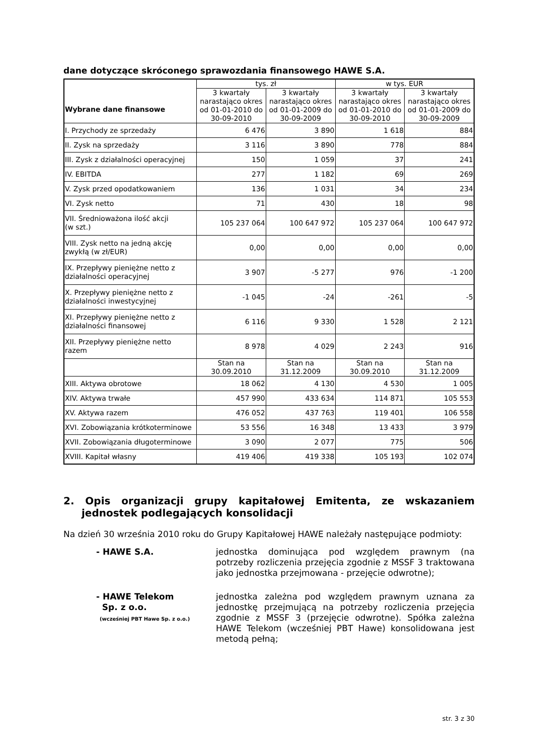dane dotyczące skróconego sprawozdania finansowego HAWE S.A.
| Wybrane dane finansowe | tys. zł | | w tys. EUR | |
| --- | --- | --- | --- | --- |
| | 3 kwartały narastająco okres od 01-01-2010 do 30-09-2010 | 3 kwartały narastająco okres od 01-01-2009 do 30-09-2009 | 3 kwartały narastająco okres od 01-01-2010 do 30-09-2010 | 3 kwartały narastająco okres od 01-01-2009 do 30-09-2009 |
| I. Przychody ze sprzedaży | 6 476 | 3 890 | 1 618 | 884 |
| II. Zysk na sprzedaży | 3 116 | 3 890 | 778 | 884 |
| III. Zysk z działalności operacyjnej | 150 | 1 059 | 37 | 241 |
| IV. EBITDA | 277 | 1 182 | 69 | 269 |
| V. Zysk przed opodatkowaniem | 136 | 1 031 | 34 | 234 |
| VI. Zysk netto | 71 | 430 | 18 | 98 |
| VII. Średnioważona ilość akcji (w szt.) | 105 237 064 | 100 647 972 | 105 237 064 | 100 647 972 |
| VIII. Zysk netto na jedną akcję zwykłą (w zł/EUR) | 0,00 | 0,00 | 0,00 | 0,00 |
| IX. Przepływy pieniężne netto z działalności operacyjnej | 3 907 | -5 277 | 976 | -1 200 |
| X. Przepływy pieniężne netto z działalności inwestycyjnej | -1 045 | -24 | -261 | -5 |
| XI. Przepływy pieniężne netto z działalności finansowej | 6 116 | 9 330 | 1 528 | 2 121 |
| XII. Przepływy pieniężne netto razem | 8 978 | 4 029 | 2 243 | 916 |
| | Stan na 30.09.2010 | Stan na 31.12.2009 | Stan na 30.09.2010 | Stan na 31.12.2009 |
| XIII. Aktywa obrotowe | 18 062 | 4 130 | 4 530 | 1 005 |
| XIV. Aktywa trwałe | 457 990 | 433 634 | 114 871 | 105 553 |
| XV. Aktywa razem | 476 052 | 437 763 | 119 401 | 106 558 |
| XVI. Zobowiązania krótkoterminowe | 53 556 | 16 348 | 13 433 | 3 979 |
| XVII. Zobowiązania długoterminowe | 3 090 | 2 077 | 775 | 506 |
| XVIII. Kapitał własny | 419 406 | 419 338 | 105 193 | 102 074 |
2. Opis organizacji grupy kapitałowej Emitenta, ze wskazaniem jednostek podlegających konsolidacji
Na dzień 30 września 2010 roku do Grupy Kapitałowej HAWE należały następujące podmioty:
- HAWE S.A. jednostka dominująca pod względem prawnym (na potrzeby rozliczenia przejęcia zgodnie z MSSF 3 traktowana jako jednostka przejmowana - przejęcie odwrotne);
- HAWE Telekom
Sp. z o.o.
(wcześniej PBT Hawe Sp. z o.o.)
jednostka zależna pod względem prawnym uznana za jednostkę przejmującą na potrzeby rozliczenia przejęcia zgodnie z MSSF 3 (przejęcie odwrotne). Spółka zależna HAWE Telekom (wcześniej PBT Hawe) konsolidowana jest metodą pełną;
str. 3 z 30